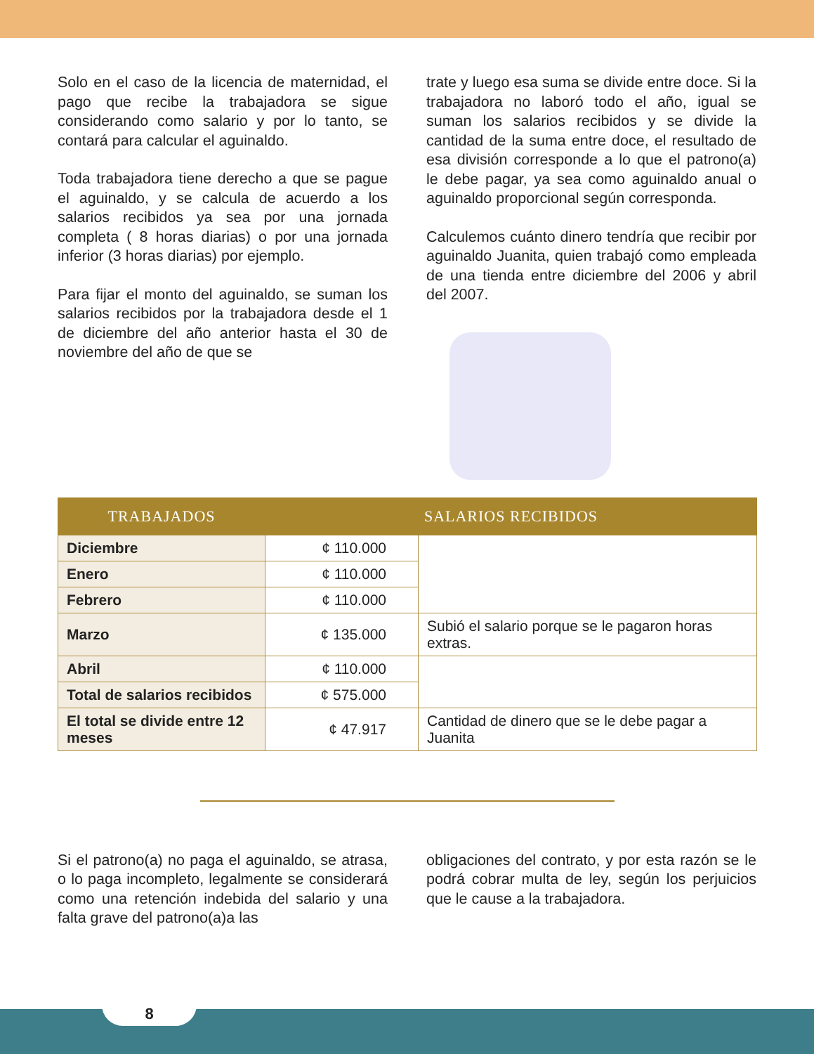Solo en el caso de la licencia de maternidad, el pago que recibe la trabajadora se sigue considerando como salario y por lo tanto, se contará para calcular el aguinaldo.
Toda trabajadora tiene derecho a que se pague el aguinaldo, y se calcula de acuerdo a los salarios recibidos ya sea por una jornada completa ( 8 horas diarias) o por una jornada inferior (3 horas diarias) por ejemplo.
Para fijar el monto del aguinaldo, se suman los salarios recibidos por la trabajadora desde el 1 de diciembre del año anterior hasta el 30 de noviembre del año de que se
trate y luego esa suma se divide entre doce. Si la trabajadora no laboró todo el año, igual se suman los salarios recibidos y se divide la cantidad de la suma entre doce, el resultado de esa división corresponde a lo que el patrono(a) le debe pagar, ya sea como aguinaldo anual o aguinaldo proporcional según corresponda.
Calculemos cuánto dinero tendría que recibir por aguinaldo Juanita, quien trabajó como empleada de una tienda entre diciembre del 2006 y abril del 2007.
| TRABAJADOS | SALARIOS RECIBIDOS | |
| --- | --- | --- |
| Diciembre | ¢ 110.000 | |
| Enero | ¢ 110.000 | |
| Febrero | ¢ 110.000 | |
| Marzo | ¢ 135.000 | Subió el salario porque se le pagaron horas extras. |
| Abril | ¢ 110.000 | |
| Total de salarios recibidos | ¢ 575.000 | |
| El total se divide entre 12 meses | ¢ 47.917 | Cantidad de dinero que se le debe pagar a Juanita |
Si el patrono(a) no paga el aguinaldo, se atrasa, o lo paga incompleto, legalmente se considerará como una retención indebida del salario y una falta grave del patrono(a)a las
obligaciones del contrato, y por esta razón se le podrá cobrar multa de ley, según los perjuicios que le cause a la trabajadora.
8